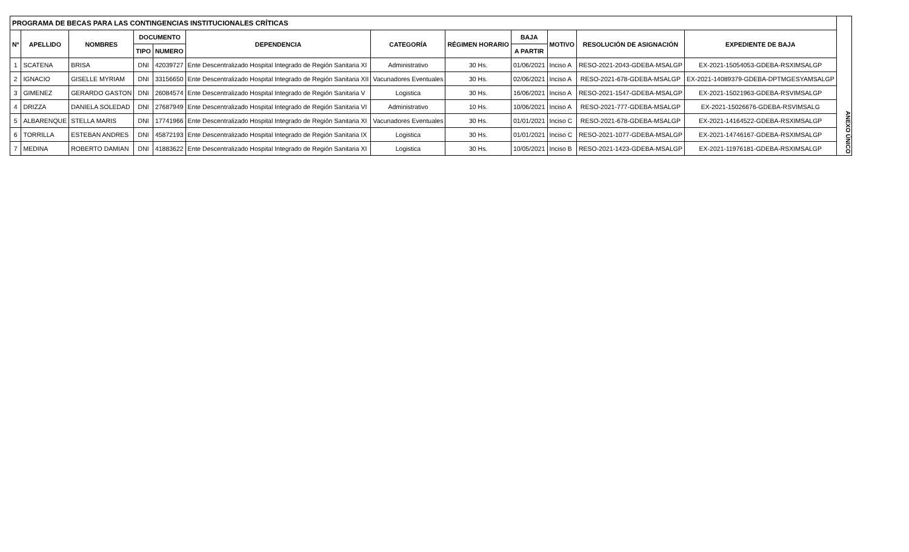| PROGRAMA DE BECAS PARA LAS CONTINGENCIAS INSTITUCIONALES CRÍTICAS | | | | | | | | | | | |
| --- | --- | --- | --- | --- | --- | --- | --- | --- | --- | --- | --- |
| Nº | APELLIDO | NOMBRES | DOCUMENTO | | DEPENDENCIA | CATEGORÍA | RÉGIMEN HORARIO | BAJA | MOTIVO | RESOLUCIÓN DE ASIGNACIÓN | EXPEDIENTE DE BAJA |
| | | | TIPO | NUMERO | | | | A PARTIR | | | |
| 1 | SCATENA | BRISA | DNI | 42039727 | Ente Descentralizado Hospital Integrado de Región Sanitaria XI | Administrativo | 30 Hs. | 01/06/2021 | Inciso A | RESO-2021-2043-GDEBA-MSALGP | EX-2021-15054053-GDEBA-RSXIMSALGP |
| 2 | IGNACIO | GISELLE MYRIAM | DNI | 33156650 | Ente Descentralizado Hospital Integrado de Región Sanitaria XII | Vacunadores Eventuales | 30 Hs. | 02/06/2021 | Inciso A | RESO-2021-678-GDEBA-MSALGP | EX-2021-14089379-GDEBA-DPTMGESYAMSALGP |
| 3 | GIMENEZ | GERARDO GASTON | DNI | 26084574 | Ente Descentralizado Hospital Integrado de Región Sanitaria V | Logistica | 30 Hs. | 16/06/2021 | Inciso A | RESO-2021-1547-GDEBA-MSALGP | EX-2021-15021963-GDEBA-RSVIMSALGP |
| 4 | DRIZZA | DANIELA SOLEDAD | DNI | 27687949 | Ente Descentralizado Hospital Integrado de Región Sanitaria VI | Administrativo | 10 Hs. | 10/06/2021 | Inciso A | RESO-2021-777-GDEBA-MSALGP | EX-2021-15026676-GDEBA-RSVIMSALG |
| 5 | ALBARENQUE | STELLA MARIS | DNI | 17741966 | Ente Descentralizado Hospital Integrado de Región Sanitaria XI | Vacunadores Eventuales | 30 Hs. | 01/01/2021 | Inciso C | RESO-2021-678-GDEBA-MSALGP | EX-2021-14164522-GDEBA-RSXIMSALGP |
| 6 | TORRILLA | ESTEBAN ANDRES | DNI | 45872193 | Ente Descentralizado Hospital Integrado de Región Sanitaria IX | Logistica | 30 Hs. | 01/01/2021 | Inciso C | RESO-2021-1077-GDEBA-MSALGP | EX-2021-14746167-GDEBA-RSXIMSALGP |
| 7 | MEDINA | ROBERTO DAMIAN | DNI | 41883622 | Ente Descentralizado Hospital Integrado de Región Sanitaria XI | Logistica | 30 Hs. | 10/05/2021 | Inciso B | RESO-2021-1423-GDEBA-MSALGP | EX-2021-11976181-GDEBA-RSXIMSALGP |
ANEXO ÚNICO